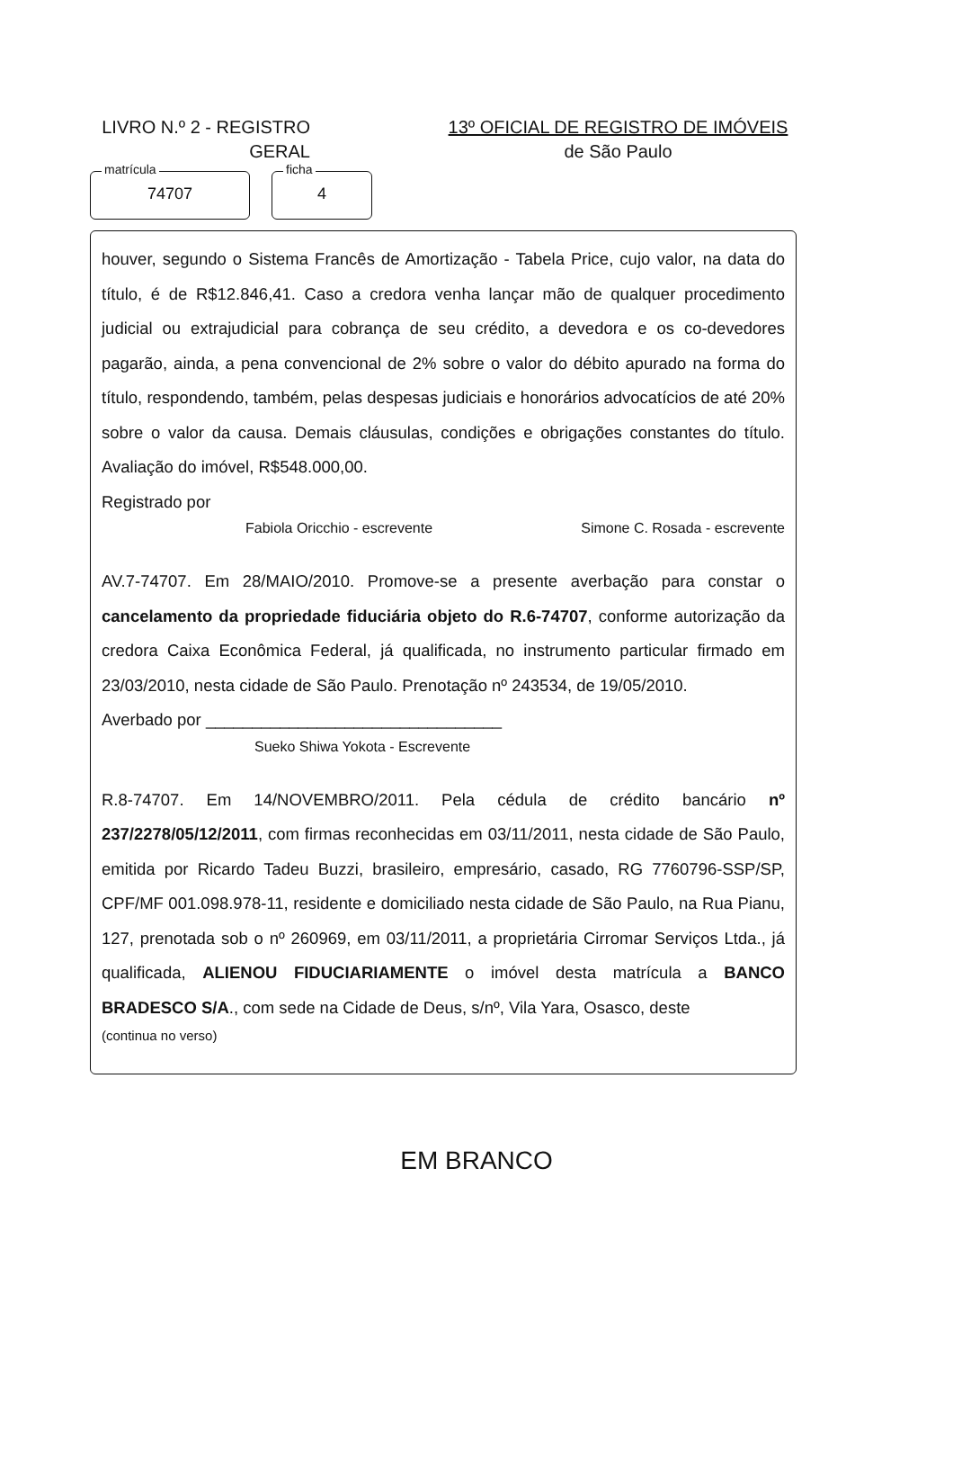LIVRO N.º 2 - REGISTRO
GERAL
13º OFICIAL DE REGISTRO DE IMÓVEIS
de São Paulo
matrícula
74707
ficha
4
houver, segundo o Sistema Francês de Amortização - Tabela Price, cujo valor, na data do título, é de R$12.846,41. Caso a credora venha lançar mão de qualquer procedimento judicial ou extrajudicial para cobrança de seu crédito, a devedora e os co-devedores pagarão, ainda, a pena convencional de 2% sobre o valor do débito apurado na forma do título, respondendo, também, pelas despesas judiciais e honorários advocatícios de até 20% sobre o valor da causa. Demais cláusulas, condições e obrigações constantes do título. Avaliação do imóvel, R$548.000,00.
Registrado por
Fabiola Oricchio - escrevente Simone C. Rosada - escrevente
AV.7-74707. Em 28/MAIO/2010. Promove-se a presente averbação para constar o cancelamento da propriedade fiduciária objeto do R.6-74707, conforme autorização da credora Caixa Econômica Federal, já qualificada, no instrumento particular firmado em 23/03/2010, nesta cidade de São Paulo. Prenotação nº 243534, de 19/05/2010.
Averbado por ________________________________
Sueko Shiwa Yokota - Escrevente
R.8-74707. Em 14/NOVEMBRO/2011. Pela cédula de crédito bancário nº 237/2278/05/12/2011, com firmas reconhecidas em 03/11/2011, nesta cidade de São Paulo, emitida por Ricardo Tadeu Buzzi, brasileiro, empresário, casado, RG 7760796-SSP/SP, CPF/MF 001.098.978-11, residente e domiciliado nesta cidade de São Paulo, na Rua Pianu, 127, prenotada sob o nº 260969, em 03/11/2011, a proprietária Cirromar Serviços Ltda., já qualificada, ALIENOU FIDUCIARIAMENTE o imóvel desta matrícula a BANCO BRADESCO S/A., com sede na Cidade de Deus, s/nº, Vila Yara, Osasco, deste
(continua no verso)
EM BRANCO